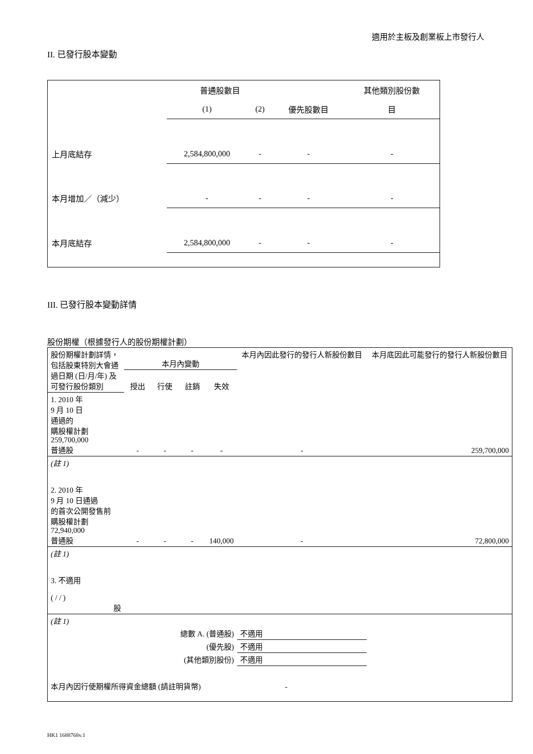適用於主板及創業板上市發行人
II. 已發行股本變動
| | 普通股數目 | | | 其他類別股份數 |
| | (1) | (2) | 優先股數目 | 目 |
| 上月底結存 | 2,584,800,000 | - | - | - |
| 本月增加／（減少） | - | - | - | - |
| 本月底結存 | 2,584,800,000 | - | - | - |
III. 已發行股本變動詳情
股份期權（根據發行人的股份期權計劃）
| 股份期權計劃詳情，包括股東特別大會通過日期 (日/月/年) 及可發行股份類別 | 本月內變動 | | | | 本月內因此發行的發行人新股份數目 | 本月底因此可能發行的發行人新股份數目 |
| | 授出 | 行使 | 註銷 | 失效 | | |
| 1. 2010 年 9 月 10 日 通過的 購股權計劃 259,700,000 普通股 | - | - | - | - | - | 259,700,000 |
| (註 1) | | | | | | |
| 2. 2010 年 9 月 10 日通過 的首次公開發售前 購股權計劃 72,940,000 普通股 | - | - | - | 140,000 | - | 72,800,000 |
| (註 1) | | | | | | |
| 3. 不適用 ( / / ) 股 | | | | | | |
| (註 1) | | | | | | |
| 總數 A. (普通股) | | | | | 不適用 | |
| (優先股) | | | | | 不適用 | |
| (其他類別股份) | | | | | 不適用 | |
| 本月內因行使期權所得資金總額 (請註明貨幣) | | | | - | | |
HK1 1688768v.1